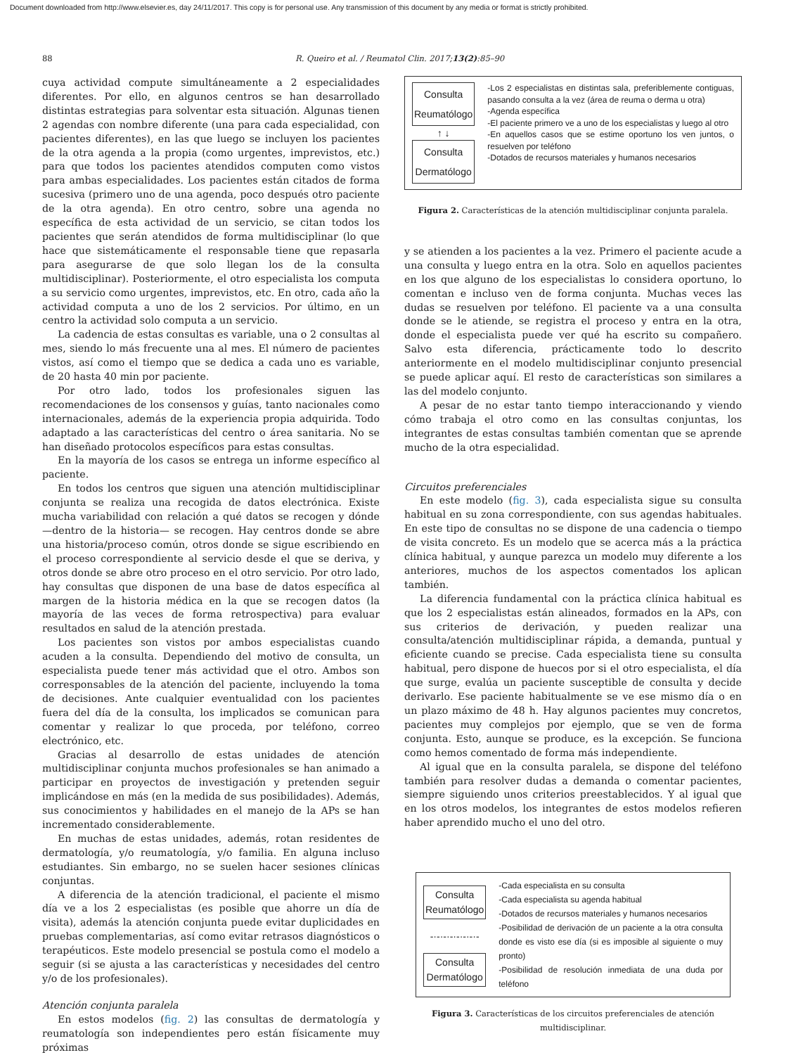Document downloaded from http://www.elsevier.es, day 24/11/2017. This copy is for personal use. Any transmission of this document by any media or format is strictly prohibited.
88 R. Queiro et al. / Reumatol Clin. 2017;13(2):85–90
cuya actividad compute simultáneamente a 2 especialidades diferentes. Por ello, en algunos centros se han desarrollado distintas estrategias para solventar esta situación. Algunas tienen 2 agendas con nombre diferente (una para cada especialidad, con pacientes diferentes), en las que luego se incluyen los pacientes de la otra agenda a la propia (como urgentes, imprevistos, etc.) para que todos los pacientes atendidos computen como vistos para ambas especialidades. Los pacientes están citados de forma sucesiva (primero uno de una agenda, poco después otro paciente de la otra agenda). En otro centro, sobre una agenda no específica de esta actividad de un servicio, se citan todos los pacientes que serán atendidos de forma multidisciplinar (lo que hace que sistemáticamente el responsable tiene que repasarla para asegurarse de que solo llegan los de la consulta multidisciplinar). Posteriormente, el otro especialista los computa a su servicio como urgentes, imprevistos, etc. En otro, cada año la actividad computa a uno de los 2 servicios. Por último, en un centro la actividad solo computa a un servicio.
La cadencia de estas consultas es variable, una o 2 consultas al mes, siendo lo más frecuente una al mes. El número de pacientes vistos, así como el tiempo que se dedica a cada uno es variable, de 20 hasta 40 min por paciente.
Por otro lado, todos los profesionales siguen las recomendaciones de los consensos y guías, tanto nacionales como internacionales, además de la experiencia propia adquirida. Todo adaptado a las características del centro o área sanitaria. No se han diseñado protocolos específicos para estas consultas.
En la mayoría de los casos se entrega un informe específico al paciente.
En todos los centros que siguen una atención multidisciplinar conjunta se realiza una recogida de datos electrónica. Existe mucha variabilidad con relación a qué datos se recogen y dónde —dentro de la historia— se recogen. Hay centros donde se abre una historia/proceso común, otros donde se sigue escribiendo en el proceso correspondiente al servicio desde el que se deriva, y otros donde se abre otro proceso en el otro servicio. Por otro lado, hay consultas que disponen de una base de datos específica al margen de la historia médica en la que se recogen datos (la mayoría de las veces de forma retrospectiva) para evaluar resultados en salud de la atención prestada.
Los pacientes son vistos por ambos especialistas cuando acuden a la consulta. Dependiendo del motivo de consulta, un especialista puede tener más actividad que el otro. Ambos son corresponsables de la atención del paciente, incluyendo la toma de decisiones. Ante cualquier eventualidad con los pacientes fuera del día de la consulta, los implicados se comunican para comentar y realizar lo que proceda, por teléfono, correo electrónico, etc.
Gracias al desarrollo de estas unidades de atención multidisciplinar conjunta muchos profesionales se han animado a participar en proyectos de investigación y pretenden seguir implicándose en más (en la medida de sus posibilidades). Además, sus conocimientos y habilidades en el manejo de la APs se han incrementado considerablemente.
En muchas de estas unidades, además, rotan residentes de dermatología, y/o reumatología, y/o familia. En alguna incluso estudiantes. Sin embargo, no se suelen hacer sesiones clínicas conjuntas.
A diferencia de la atención tradicional, el paciente el mismo día ve a los 2 especialistas (es posible que ahorre un día de visita), además la atención conjunta puede evitar duplicidades en pruebas complementarias, así como evitar retrasos diagnósticos o terapéuticos. Este modelo presencial se postula como el modelo a seguir (si se ajusta a las características y necesidades del centro y/o de los profesionales).
Atención conjunta paralela
En estos modelos (fig. 2) las consultas de dermatología y reumatología son independientes pero están físicamente muy próximas
Consulta
Reumatólogo
↑ ↓
Consulta
Dermatólogo
-Los 2 especialistas en distintas sala, preferiblemente contiguas, pasando consulta a la vez (área de reuma o derma u otra)
-Agenda específica
-El paciente primero ve a uno de los especialistas y luego al otro
-En aquellos casos que se estime oportuno los ven juntos, o resuelven por teléfono
-Dotados de recursos materiales y humanos necesarios
Figura 2. Características de la atención multidisciplinar conjunta paralela.
y se atienden a los pacientes a la vez. Primero el paciente acude a una consulta y luego entra en la otra. Solo en aquellos pacientes en los que alguno de los especialistas lo considera oportuno, lo comentan e incluso ven de forma conjunta. Muchas veces las dudas se resuelven por teléfono. El paciente va a una consulta donde se le atiende, se registra el proceso y entra en la otra, donde el especialista puede ver qué ha escrito su compañero. Salvo esta diferencia, prácticamente todo lo descrito anteriormente en el modelo multidisciplinar conjunto presencial se puede aplicar aquí. El resto de características son similares a las del modelo conjunto.
A pesar de no estar tanto tiempo interaccionando y viendo cómo trabaja el otro como en las consultas conjuntas, los integrantes de estas consultas también comentan que se aprende mucho de la otra especialidad.
Circuitos preferenciales
En este modelo (fig. 3), cada especialista sigue su consulta habitual en su zona correspondiente, con sus agendas habituales. En este tipo de consultas no se dispone de una cadencia o tiempo de visita concreto. Es un modelo que se acerca más a la práctica clínica habitual, y aunque parezca un modelo muy diferente a los anteriores, muchos de los aspectos comentados los aplican también.
La diferencia fundamental con la práctica clínica habitual es que los 2 especialistas están alineados, formados en la APs, con sus criterios de derivación, y pueden realizar una consulta/atención multidisciplinar rápida, a demanda, puntual y eficiente cuando se precise. Cada especialista tiene su consulta habitual, pero dispone de huecos por si el otro especialista, el día que surge, evalúa un paciente susceptible de consulta y decide derivarlo. Ese paciente habitualmente se ve ese mismo día o en un plazo máximo de 48 h. Hay algunos pacientes muy concretos, pacientes muy complejos por ejemplo, que se ven de forma conjunta. Esto, aunque se produce, es la excepción. Se funciona como hemos comentado de forma más independiente.
Al igual que en la consulta paralela, se dispone del teléfono también para resolver dudas a demanda o comentar pacientes, siempre siguiendo unos criterios preestablecidos. Y al igual que en los otros modelos, los integrantes de estos modelos refieren haber aprendido mucho el uno del otro.
Consulta
Reumatólogo
-·-·-·-·-·-·-·-
Consulta
Dermatólogo
-Cada especialista en su consulta
-Cada especialista su agenda habitual
-Dotados de recursos materiales y humanos necesarios
-Posibilidad de derivación de un paciente a la otra consulta donde es visto ese día (si es imposible al siguiente o muy pronto)
-Posibilidad de resolución inmediata de una duda por teléfono
Figura 3. Características de los circuitos preferenciales de atención multidisciplinar.